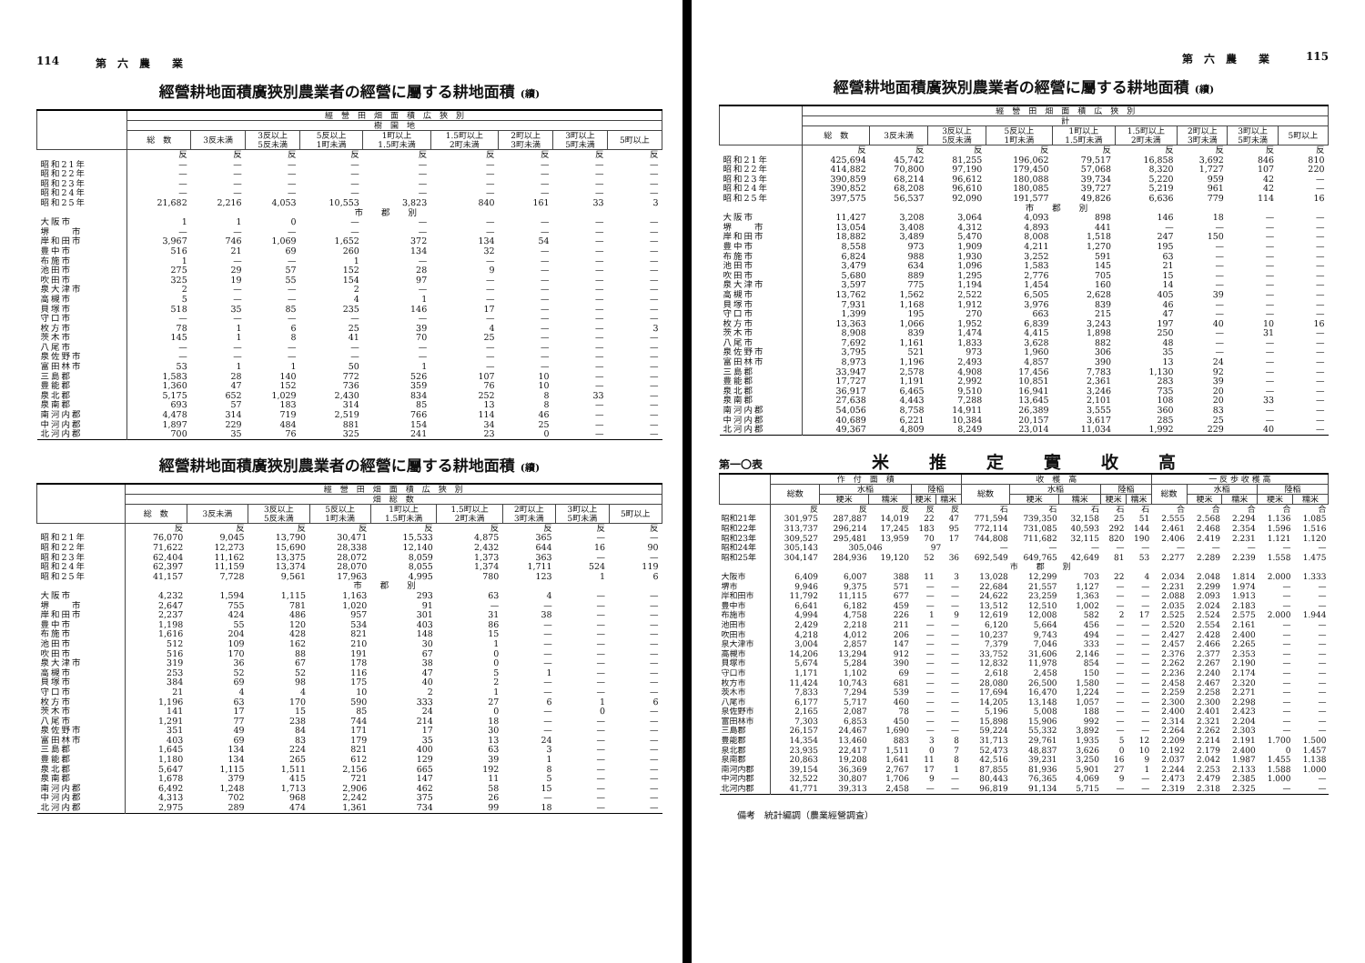114 第　六　農　　業
經營耕地面積廣狹別農業者の經營に屬する耕地面積 (續)
| | 經 營 田 畑 面 積 広 狹 別 | | | | | | | | |
| --- | --- | --- | --- | --- | --- | --- | --- | --- | --- |
| | 樹 園 地 | | | | | | | | |
| | 総 数 | 3反未満 | 3反以上 5反未満 | 5反以上 1町未満 | 1町以上 1.5町未満 | 1.5町以上 2町未満 | 2町以上 3町未満 | 3町以上 5町未満 | 5町以上 |
| | 反 | 反 | 反 | 反 | 反 | 反 | 反 | 反 | 反 |
| 昭和21年 | — | — | — | — | — | — | — | — | — |
| 昭和22年 | — | — | — | — | — | — | — | — | — |
| 昭和23年 | — | — | — | — | — | — | — | — | — |
| 昭和24年 | — | — | — | — | — | — | — | — | — |
| 昭和25年 | 21,682 | 2,216 | 4,053 | 10,553 | 3,823 | 840 | 161 | 33 | 3 |
| | 市郡別 | | | | | | | | |
| 大阪市 | 1 | 1 | 0 | — | — | — | — | — | — |
| 堺 市 | — | — | — | — | — | — | — | — | — |
| 岸和田市 | 3,967 | 746 | 1,069 | 1,652 | 372 | 134 | 54 | — | — |
| 豊中市 | 516 | 21 | 69 | 260 | 134 | 32 | — | — | — |
| 布施市 | 1 | — | — | 1 | — | — | — | — | — |
| 池田市 | 275 | 29 | 57 | 152 | 28 | 9 | — | — | — |
| 吹田市 | 325 | 19 | 55 | 154 | 97 | — | — | — | — |
| 泉大津市 | 2 | — | — | 2 | — | — | — | — | — |
| 高槻市 | 5 | — | — | 4 | 1 | — | — | — | — |
| 貝塚市 | 518 | 35 | 85 | 235 | 146 | 17 | — | — | — |
| 守口市 | — | — | — | — | — | — | — | — | — |
| 枚方市 | 78 | 1 | 6 | 25 | 39 | 4 | — | — | 3 |
| 茨木市 | 145 | 1 | 8 | 41 | 70 | 25 | — | — | — |
| 八尾市 | — | — | — | — | — | — | — | — | — |
| 泉佐野市 | — | — | — | — | — | — | — | — | — |
| 富田林市 | 53 | 1 | 1 | 50 | 1 | — | — | — | — |
| 三島郡 | 1,583 | 28 | 140 | 772 | 526 | 107 | 10 | — | — |
| 豊能郡 | 1,360 | 47 | 152 | 736 | 359 | 76 | 10 | — | — |
| 泉北郡 | 5,175 | 652 | 1,029 | 2,430 | 834 | 252 | 8 | 33 | — |
| 泉南郡 | 693 | 57 | 183 | 314 | 85 | 13 | 8 | — | — |
| 南河内郡 | 4,478 | 314 | 719 | 2,519 | 766 | 114 | 46 | — | — |
| 中河内郡 | 1,897 | 229 | 484 | 881 | 154 | 34 | 25 | — | — |
| 北河内郡 | 700 | 35 | 76 | 325 | 241 | 23 | 0 | — | — |
經營耕地面積廣狹別農業者の經營に屬する耕地面積 (續)
| | 經 營 田 畑 面 積 広 狹 別 | | | | | | | | |
| --- | --- | --- | --- | --- | --- | --- | --- | --- | --- |
| | 畑 総 数 | | | | | | | | |
| | 総 数 | 3反未満 | 3反以上 5反未満 | 5反以上 1町未満 | 1町以上 1.5町未満 | 1.5町以上 2町未満 | 2町以上 3町未満 | 3町以上 5町未満 | 5町以上 |
| | 反 | 反 | 反 | 反 | 反 | 反 | 反 | 反 | 反 |
| 昭和21年 | 76,070 | 9,045 | 13,790 | 30,471 | 15,533 | 4,875 | 365 | — | — |
| 昭和22年 | 71,622 | 12,273 | 15,690 | 28,338 | 12,140 | 2,432 | 644 | 16 | 90 |
| 昭和23年 | 62,404 | 11,162 | 13,375 | 28,072 | 8,059 | 1,373 | 363 | — | — |
| 昭和24年 | 62,397 | 11,159 | 13,374 | 28,070 | 8,055 | 1,374 | 1,711 | 524 | 119 |
| 昭和25年 | 41,157 | 7,728 | 9,561 | 17,963 | 4,995 | 780 | 123 | 1 | 6 |
| | 市郡別 | | | | | | | | |
| 大阪市 | 4,232 | 1,594 | 1,115 | 1,163 | 293 | 63 | 4 | — | — |
| 堺 市 | 2,647 | 755 | 781 | 1,020 | 91 | — | — | — | — |
| 岸和田市 | 2,237 | 424 | 486 | 957 | 301 | 31 | 38 | — | — |
| 豊中市 | 1,198 | 55 | 120 | 534 | 403 | 86 | — | — | — |
| 布施市 | 1,616 | 204 | 428 | 821 | 148 | 15 | — | — | — |
| 池田市 | 512 | 109 | 162 | 210 | 30 | 1 | — | — | — |
| 吹田市 | 516 | 170 | 88 | 191 | 67 | 0 | — | — | — |
| 泉大津市 | 319 | 36 | 67 | 178 | 38 | 0 | — | — | — |
| 高槻市 | 253 | 52 | 52 | 116 | 47 | 5 | 1 | — | — |
| 貝塚市 | 384 | 69 | 98 | 175 | 40 | 2 | — | — | — |
| 守口市 | 21 | 4 | 4 | 10 | 2 | 1 | — | — | — |
| 枚方市 | 1,196 | 63 | 170 | 590 | 333 | 27 | 6 | 1 | 6 |
| 茨木市 | 141 | 17 | 15 | 85 | 24 | 0 | — | 0 | — |
| 八尾市 | 1,291 | 77 | 238 | 744 | 214 | 18 | — | — | — |
| 泉佐野市 | 351 | 49 | 84 | 171 | 17 | 30 | — | — | — |
| 富田林市 | 403 | 69 | 83 | 179 | 35 | 13 | 24 | — | — |
| 三島郡 | 1,645 | 134 | 224 | 821 | 400 | 63 | 3 | — | — |
| 豊能郡 | 1,180 | 134 | 265 | 612 | 129 | 39 | 1 | — | — |
| 泉北郡 | 5,647 | 1,115 | 1,511 | 2,156 | 665 | 192 | 8 | — | — |
| 泉南郡 | 1,678 | 379 | 415 | 721 | 147 | 11 | 5 | — | — |
| 南河内郡 | 6,492 | 1,248 | 1,713 | 2,906 | 462 | 58 | 15 | — | — |
| 中河内郡 | 4,313 | 702 | 968 | 2,242 | 375 | 26 | — | — | — |
| 北河内郡 | 2,975 | 289 | 474 | 1,361 | 734 | 99 | 18 | — | — |
第　六　農　　業 115
經營耕地面積廣狹別農業者の經營に屬する耕地面積 (續)
| | 經 營 田 畑 面 積 広 狹 別 | | | | | | | | |
| --- | --- | --- | --- | --- | --- | --- | --- | --- | --- |
| | 計 | | | | | | | | |
| | 総 数 | 3反未満 | 3反以上 5反未満 | 5反以上 1町未満 | 1町以上 1.5町未満 | 1.5町以上 2町未満 | 2町以上 3町未満 | 3町以上 5町未満 | 5町以上 |
| | 反 | 反 | 反 | 反 | 反 | 反 | 反 | 反 | 反 |
| 昭和21年 | 425,694 | 45,742 | 81,255 | 196,062 | 79,517 | 16,858 | 3,692 | 846 | 810 |
| 昭和22年 | 414,882 | 70,800 | 97,190 | 179,450 | 57,068 | 8,320 | 1,727 | 107 | 220 |
| 昭和23年 | 390,859 | 68,214 | 96,612 | 180,088 | 39,734 | 5,220 | 959 | 42 | — |
| 昭和24年 | 390,852 | 68,208 | 96,610 | 180,085 | 39,727 | 5,219 | 961 | 42 | — |
| 昭和25年 | 397,575 | 56,537 | 92,090 | 191,577 | 49,826 | 6,636 | 779 | 114 | 16 |
| | 市郡別 | | | | | | | | |
| 大阪市 | 11,427 | 3,208 | 3,064 | 4,093 | 898 | 146 | 18 | — | — |
| 堺 市 | 13,054 | 3,408 | 4,312 | 4,893 | 441 | — | — | — | — |
| 岸和田市 | 18,882 | 3,489 | 5,470 | 8,008 | 1,518 | 247 | 150 | — | — |
| 豊中市 | 8,558 | 973 | 1,909 | 4,211 | 1,270 | 195 | — | — | — |
| 布施市 | 6,824 | 988 | 1,930 | 3,252 | 591 | 63 | — | — | — |
| 池田市 | 3,479 | 634 | 1,096 | 1,583 | 145 | 21 | — | — | — |
| 吹田市 | 5,680 | 889 | 1,295 | 2,776 | 705 | 15 | — | — | — |
| 泉大津市 | 3,597 | 775 | 1,194 | 1,454 | 160 | 14 | — | — | — |
| 高槻市 | 13,762 | 1,562 | 2,522 | 6,505 | 2,628 | 405 | 39 | — | — |
| 貝塚市 | 7,931 | 1,168 | 1,912 | 3,976 | 839 | 46 | — | — | — |
| 守口市 | 1,399 | 195 | 270 | 663 | 215 | 47 | — | — | — |
| 枚方市 | 13,363 | 1,066 | 1,952 | 6,839 | 3,243 | 197 | 40 | 10 | 16 |
| 茨木市 | 8,908 | 839 | 1,474 | 4,415 | 1,898 | 250 | — | 31 | — |
| 八尾市 | 7,692 | 1,161 | 1,833 | 3,628 | 882 | 48 | — | — | — |
| 泉佐野市 | 3,795 | 521 | 973 | 1,960 | 306 | 35 | — | — | — |
| 富田林市 | 8,973 | 1,196 | 2,493 | 4,857 | 390 | 13 | 24 | — | — |
| 三島郡 | 33,947 | 2,578 | 4,908 | 17,456 | 7,783 | 1,130 | 92 | — | — |
| 豊能郡 | 17,727 | 1,191 | 2,992 | 10,851 | 2,361 | 283 | 39 | — | — |
| 泉北郡 | 36,917 | 6,465 | 9,510 | 16,941 | 3,246 | 735 | 20 | — | — |
| 泉南郡 | 27,638 | 4,443 | 7,288 | 13,645 | 2,101 | 108 | 20 | 33 | — |
| 南河内郡 | 54,056 | 8,758 | 14,911 | 26,389 | 3,555 | 360 | 83 | — | — |
| 中河内郡 | 40,689 | 6,221 | 10,384 | 20,157 | 3,617 | 285 | 25 | — | — |
| 北河内郡 | 49,367 | 4,809 | 8,249 | 23,014 | 11,034 | 1,992 | 229 | 40 | — |
第一〇表 米推定實收高
| | 作 付 面 積 | | | | | 收 穫 高 | | | | | 一 反 歩 收 穫 高 | | | | |
| --- | --- | --- | --- | --- | --- | --- | --- | --- | --- | --- | --- | --- | --- | --- | --- |
| | 総数 | 水稲 | | 陸稲 | | 総数 | 水稲 | | 陸稲 | | 総数 | 水稲 | | 陸稲 | |
| | | 粳米 | 糯米 | 粳米 | 糯米 | | 粳米 | 糯米 | 粳米 | 糯米 | | 粳米 | 糯米 | 粳米 | 糯米 |
| | 反 | 反 | 反 | 反 | 反 | 石 | 石 | 石 | 石 | 石 | 合 | 合 | 合 | 合 | 合 |
| 昭和21年 | 301,975 | 287,887 | 14,019 | 22 | 47 | 771,594 | 739,350 | 32,158 | 25 | 51 | 2.555 | 2.568 | 2.294 | 1.136 | 1.085 |
| 昭和22年 | 313,737 | 296,214 | 17,245 | 183 | 95 | 772,114 | 731,085 | 40,593 | 292 | 144 | 2.461 | 2.468 | 2.354 | 1.596 | 1.516 |
| 昭和23年 | 309,527 | 295,481 | 13,959 | 70 | 17 | 744,808 | 711,682 | 32,115 | 820 | 190 | 2.406 | 2.419 | 2.231 | 1.121 | 1.120 |
| 昭和24年 | 305,143 | 305,046 | | 97 | | — | — | — | — | — | — | — | — | — | — |
| 昭和25年 | 304,147 | 284,936 | 19,120 | 52 | 36 | 692,549 | 649,765 | 42,649 | 81 | 53 | 2.277 | 2.289 | 2.239 | 1.558 | 1.475 |
| | 市郡別 | | | | | | | | | | | | | | |
| 大阪市 | 6,409 | 6,007 | 388 | 11 | 3 | 13,028 | 12,299 | 703 | 22 | 4 | 2.034 | 2.048 | 1.814 | 2.000 | 1.333 |
| 堺市 | 9,946 | 9,375 | 571 | — | — | 22,684 | 21,557 | 1,127 | — | — | 2.231 | 2.299 | 1.974 | — | — |
| 岸和田市 | 11,792 | 11,115 | 677 | — | — | 24,622 | 23,259 | 1,363 | — | — | 2.088 | 2.093 | 1.913 | — | — |
| 豊中市 | 6,641 | 6,182 | 459 | — | — | 13,512 | 12,510 | 1,002 | — | — | 2.035 | 2.024 | 2.183 | — | — |
| 布施市 | 4,994 | 4,758 | 226 | 1 | 9 | 12,619 | 12,008 | 582 | 2 | 17 | 2.525 | 2.524 | 2.575 | 2.000 | 1.944 |
| 池田市 | 2,429 | 2,218 | 211 | — | — | 6,120 | 5,664 | 456 | — | — | 2.520 | 2.554 | 2.161 | — | — |
| 吹田市 | 4,218 | 4,012 | 206 | — | — | 10,237 | 9,743 | 494 | — | — | 2.427 | 2.428 | 2.400 | — | — |
| 泉大津市 | 3,004 | 2,857 | 147 | — | — | 7,379 | 7,046 | 333 | — | — | 2.457 | 2.466 | 2.265 | — | — |
| 高槻市 | 14,206 | 13,294 | 912 | — | — | 33,752 | 31,606 | 2,146 | — | — | 2.376 | 2.377 | 2.353 | — | — |
| 貝塚市 | 5,674 | 5,284 | 390 | — | — | 12,832 | 11,978 | 854 | — | — | 2.262 | 2.267 | 2.190 | — | — |
| 守口市 | 1,171 | 1,102 | 69 | — | — | 2,618 | 2,458 | 150 | — | — | 2.236 | 2.240 | 2.174 | — | — |
| 枚方市 | 11,424 | 10,743 | 681 | — | — | 28,080 | 26,500 | 1,580 | — | — | 2.458 | 2.467 | 2.320 | — | — |
| 茨木市 | 7,833 | 7,294 | 539 | — | — | 17,694 | 16,470 | 1,224 | — | — | 2.259 | 2.258 | 2.271 | — | — |
| 八尾市 | 6,177 | 5,717 | 460 | — | — | 14,205 | 13,148 | 1,057 | — | — | 2.300 | 2.300 | 2.298 | — | — |
| 泉佐野市 | 2,165 | 2,087 | 78 | — | — | 5,196 | 5,008 | 188 | — | — | 2.400 | 2.401 | 2.423 | — | — |
| 富田林市 | 7,303 | 6,853 | 450 | — | — | 15,898 | 15,906 | 992 | — | — | 2.314 | 2.321 | 2.204 | — | — |
| 三島郡 | 26,157 | 24,467 | 1,690 | — | — | 59,224 | 55,332 | 3,892 | — | — | 2.264 | 2.262 | 2.303 | — | — |
| 豊能郡 | 14,354 | 13,460 | 883 | 3 | 8 | 31,713 | 29,761 | 1,935 | 5 | 12 | 2.209 | 2.214 | 2.191 | 1.700 | 1.500 |
| 泉北郡 | 23,935 | 22,417 | 1,511 | 0 | 7 | 52,473 | 48,837 | 3,626 | 0 | 10 | 2.192 | 2.179 | 2.400 | 0 | 1.457 |
| 泉南郡 | 20,863 | 19,208 | 1,641 | 11 | 8 | 42,516 | 39,231 | 3,250 | 16 | 9 | 2.037 | 2.042 | 1.987 | 1.455 | 1.138 |
| 南河内郡 | 39,154 | 36,369 | 2,767 | 17 | 1 | 87,855 | 81,936 | 5,901 | 27 | 1 | 2.244 | 2.253 | 2.133 | 1.588 | 1.000 |
| 中河内郡 | 32,522 | 30,807 | 1,706 | 9 | — | 80,443 | 76,365 | 4,069 | 9 | — | 2.473 | 2.479 | 2.385 | 1.000 | — |
| 北河内郡 | 41,771 | 39,313 | 2,458 | — | — | 96,819 | 91,134 | 5,715 | — | — | 2.319 | 2.318 | 2.325 | — | — |
備考　統計編調（農業經營調査）